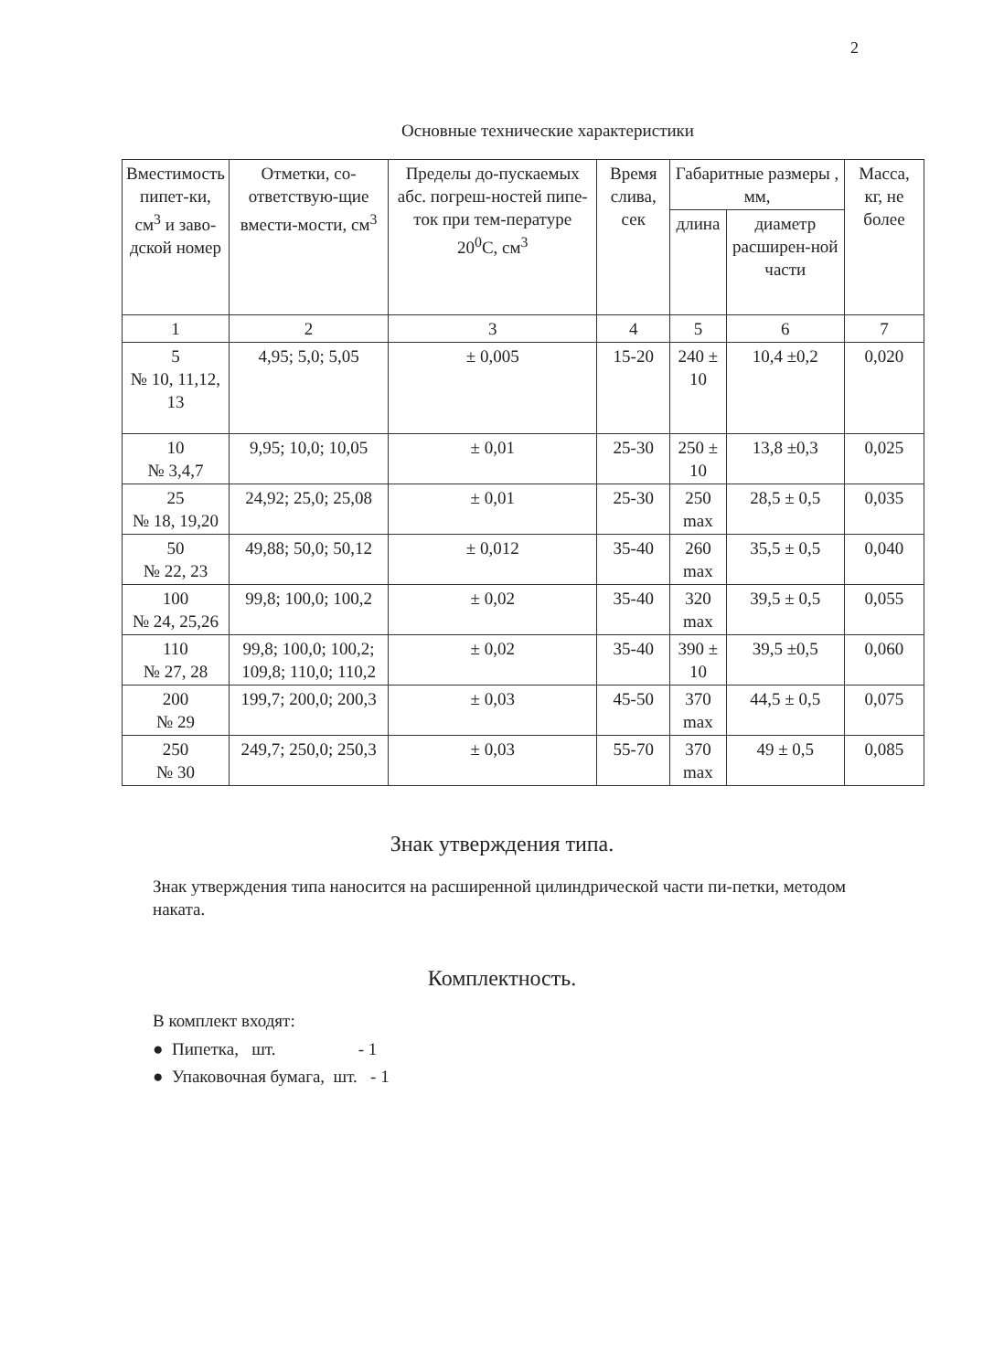2
Основные технические характеристики
| Вместимость пипет-ки, см<sup>3</sup> и заво-дской номер | Отметки, со-ответствую-щие вмести-мости, см<sup>3</sup> | Пределы до-пускаемых абс. погреш-ностей пипе-ток при тем-пературе 20<sup>0</sup>С, см<sup>3</sup> | Время слива, сек | Габаритные размеры , мм, | | Масса, кг, не более |
| --- | --- | --- | --- | --- | --- | --- |
| | | | | длина | диаметр расширен-ной части | |
| 1 | 2 | 3 | 4 | 5 | 6 | 7 |
| 5 № 10, 11,12, 13 | 4,95; 5,0; 5,05 | ± 0,005 | 15-20 | 240 ± 10 | 10,4 ±0,2 | 0,020 |
| 10 № 3,4,7 | 9,95; 10,0; 10,05 | ± 0,01 | 25-30 | 250 ± 10 | 13,8 ±0,3 | 0,025 |
| 25 № 18, 19,20 | 24,92; 25,0; 25,08 | ± 0,01 | 25-30 | 250 max | 28,5 ± 0,5 | 0,035 |
| 50 № 22, 23 | 49,88; 50,0; 50,12 | ± 0,012 | 35-40 | 260 max | 35,5 ± 0,5 | 0,040 |
| 100 № 24, 25,26 | 99,8; 100,0; 100,2 | ± 0,02 | 35-40 | 320 max | 39,5 ± 0,5 | 0,055 |
| 110 № 27, 28 | 99,8; 100,0; 100,2; 109,8; 110,0; 110,2 | ± 0,02 | 35-40 | 390 ± 10 | 39,5 ±0,5 | 0,060 |
| 200 № 29 | 199,7; 200,0; 200,3 | ± 0,03 | 45-50 | 370 max | 44,5 ± 0,5 | 0,075 |
| 250 № 30 | 249,7; 250,0; 250,3 | ± 0,03 | 55-70 | 370 max | 49 ± 0,5 | 0,085 |
Знак утверждения типа.
Знак утверждения типа наносится на расширенной цилиндрической части пи-петки, методом наката.
Комплектность.
В комплект входят:
● Пипетка, шт. - 1
● Упаковочная бумага, шт. - 1